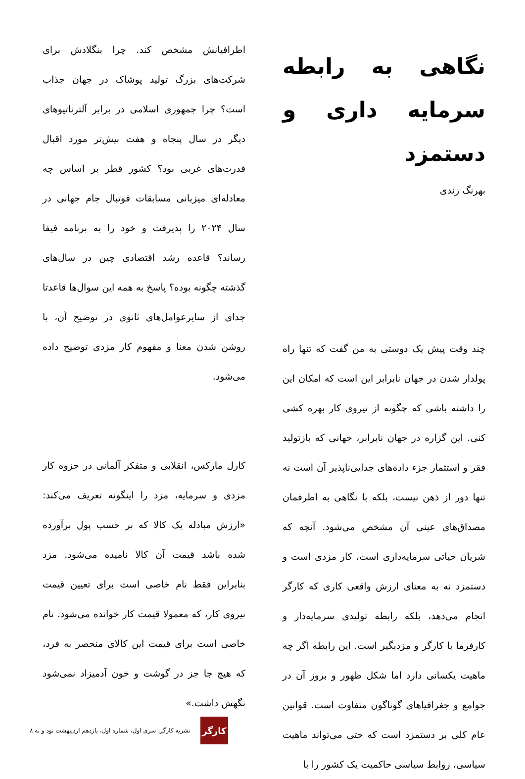نگاهی به رابطه سرمایه داری و دستمزد
بهرنگ زندی
چند وقت پیش یک دوستی به من گفت که تنها راه پولدار شدن در جهان نابرابر این است که امکان این را داشته باشی که چگونه از نیروی کار بهره کشی کنی. این گزاره در جهان نابرابر، جهانی که بازتولید فقر و استثمار جزء داده‌های جدایی‌ناپذیر آن است نه تنها دور از ذهن نیست، بلکه با نگاهی به اطرفمان مصداق‌های عینی آن مشخص می‌شود. آنچه که شریان حیاتی سرمایه‌داری است، کار مزدی است و دستمزد نه به معنای ارزش واقعی کاری که کارگر انجام می‌دهد، بلکه رابطه تولیدی سرمایه‌دار و کارفرما با کارگر و مزدبگیر است. این رابطه اگر چه ماهیت یکسانی دارد اما شکل ظهور و بروز آن در جوامع و جغرافیاهای گوناگون متفاوت است. قوانین عام کلی بر دستمزد است که حتی می‌تواند ماهیت سیاسی، روابط سیاسی حاکمیت یک کشور را با
اطرافیانش مشخص کند. چرا بنگلادش برای شرکت‌های بزرگ تولید پوشاک در جهان جذاب است؟ چرا جمهوری اسلامی در برابر آلترناتیوهای دیگر در سال پنجاه و هفت بیش‌تر مورد اقبال قدرت‌های غربی بود؟ کشور قطر بر اساس چه معادله‌ای میزبانی مسابقات فوتبال جام جهانی در سال ۲۰۲۴ را پذیرفت و خود را به برنامه فیفا رساند؟ قاعده رشد اقتصادی چین در سال‌های گذشته چگونه بوده؟ پاسخ به همه این سوال‌ها قاعدتا جدای از سایرعوامل‌های ثانوی در توضیح آن، با روشن شدن معنا و مفهوم کار مزدی توضیح داده می‌شود.
کارل مارکس، انقلابی و متفکر آلمانی در جزوه کار مزدی و سرمایه، مزد را اینگونه تعریف می‌کند: «ارزش مبادله یک کالا که بر حسب پول برآورده شده باشد قیمت آن کالا نامیده می‌شود. مزد بنابراین فقط نام خاصی است برای تعیین قیمت نیروی کار، که معمولا قیمت کار خوانده می‌شود. نام خاصی است برای قیمت این کالای منحصر به فرد، که هیچ جا جز در گوشت و خون آدمیزاد نمی‌شود نگهش داشت.»
کارگر
نشریه کارگر، سری اول، شماره اول، یازدهم اردیبهشت نود و نه ۸